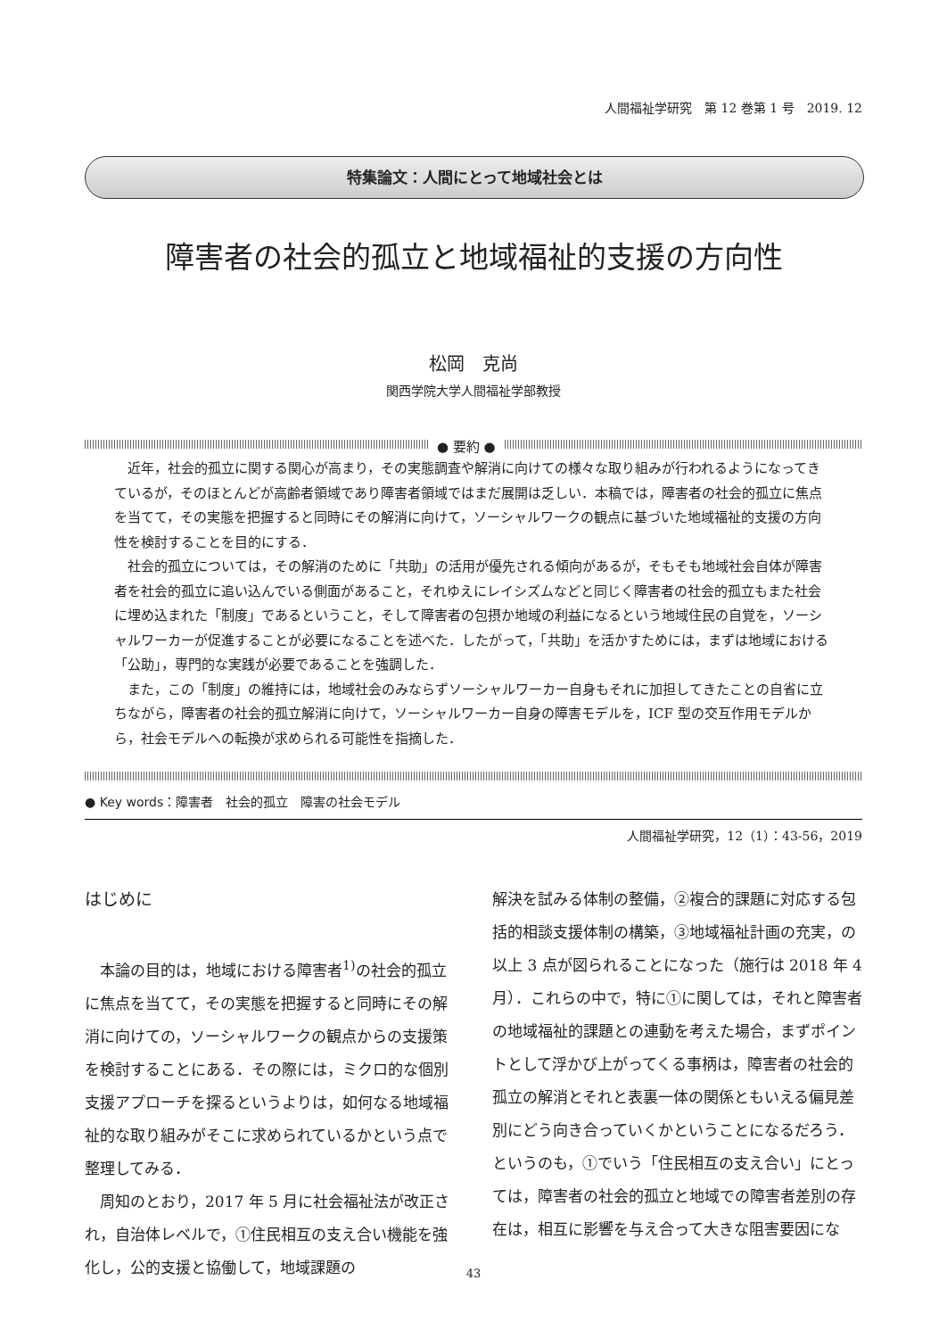人間福祉学研究　第 12 巻第 1 号　2019. 12
特集論文：人間にとって地域社会とは
障害者の社会的孤立と地域福祉的支援の方向性
松岡　克尚
関西学院大学人間福祉学部教授
● 要約 ●
近年，社会的孤立に関する関心が高まり，その実態調査や解消に向けての様々な取り組みが行われるようになってきているが，そのほとんどが高齢者領域であり障害者領域ではまだ展開は乏しい．本稿では，障害者の社会的孤立に焦点を当てて，その実態を把握すると同時にその解消に向けて，ソーシャルワークの観点に基づいた地域福祉的支援の方向性を検討することを目的にする．
社会的孤立については，その解消のために「共助」の活用が優先される傾向があるが，そもそも地域社会自体が障害者を社会的孤立に追い込んでいる側面があること，それゆえにレイシズムなどと同じく障害者の社会的孤立もまた社会に埋め込まれた「制度」であるということ，そして障害者の包摂か地域の利益になるという地域住民の自覚を，ソーシャルワーカーが促進することが必要になることを述べた．したがって，「共助」を活かすためには，まずは地域における「公助」，専門的な実践が必要であることを強調した．
また，この「制度」の維持には，地域社会のみならずソーシャルワーカー自身もそれに加担してきたことの自省に立ちながら，障害者の社会的孤立解消に向けて，ソーシャルワーカー自身の障害モデルを，ICF 型の交互作用モデルから，社会モデルへの転換が求められる可能性を指摘した．
● Key words：障害者　社会的孤立　障害の社会モデル
人間福祉学研究，12（1）：43-56，2019
はじめに
本論の目的は，地域における障害者<sup>1)</sup>の社会的孤立に焦点を当てて，その実態を把握すると同時にその解消に向けての，ソーシャルワークの観点からの支援策を検討することにある．その際には，ミクロ的な個別支援アプローチを探るというよりは，如何なる地域福祉的な取り組みがそこに求められているかという点で整理してみる．
周知のとおり，2017 年 5 月に社会福祉法が改正され，自治体レベルで，①住民相互の支え合い機能を強化し，公的支援と協働して，地域課題の
解決を試みる体制の整備，②複合的課題に対応する包括的相談支援体制の構築，③地域福祉計画の充実，の以上 3 点が図られることになった（施行は 2018 年 4 月）．これらの中で，特に①に関しては，それと障害者の地域福祉的課題との連動を考えた場合，まずポイントとして浮かび上がってくる事柄は，障害者の社会的孤立の解消とそれと表裏一体の関係ともいえる偏見差別にどう向き合っていくかということになるだろう．というのも，①でいう「住民相互の支え合い」にとっては，障害者の社会的孤立と地域での障害者差別の存在は，相互に影響を与え合って大きな阻害要因にな
43